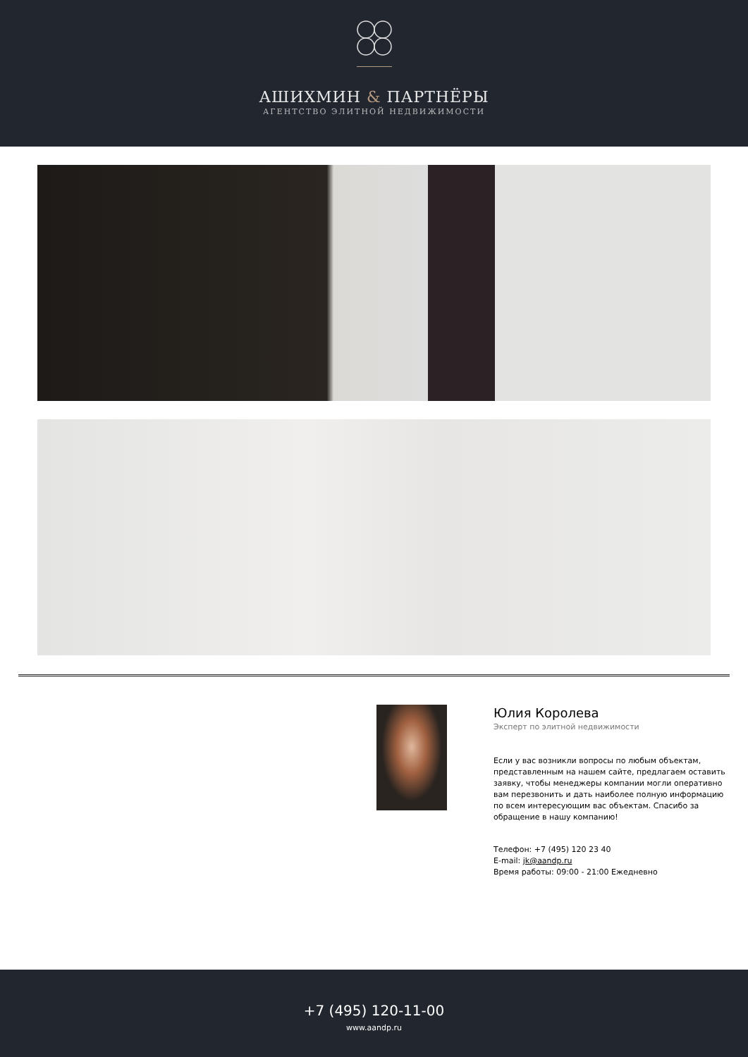АШИХМИН & ПАРТНЁРЫ
АГЕНТСТВО ЭЛИТНОЙ НЕДВИЖИМОСТИ
Юлия Королева
Эксперт по элитной недвижимости
Если у вас возникли вопросы по любым объектам, представленным на нашем сайте, предлагаем оставить заявку, чтобы менеджеры компании могли оперативно вам перезвонить и дать наиболее полную информацию по всем интересующим вас объектам. Спасибо за обращение в нашу компанию!
Телефон: +7 (495) 120 23 40
E-mail: jk@aandp.ru
Время работы: 09:00 - 21:00 Ежедневно
+7 (495) 120-11-00
www.aandp.ru